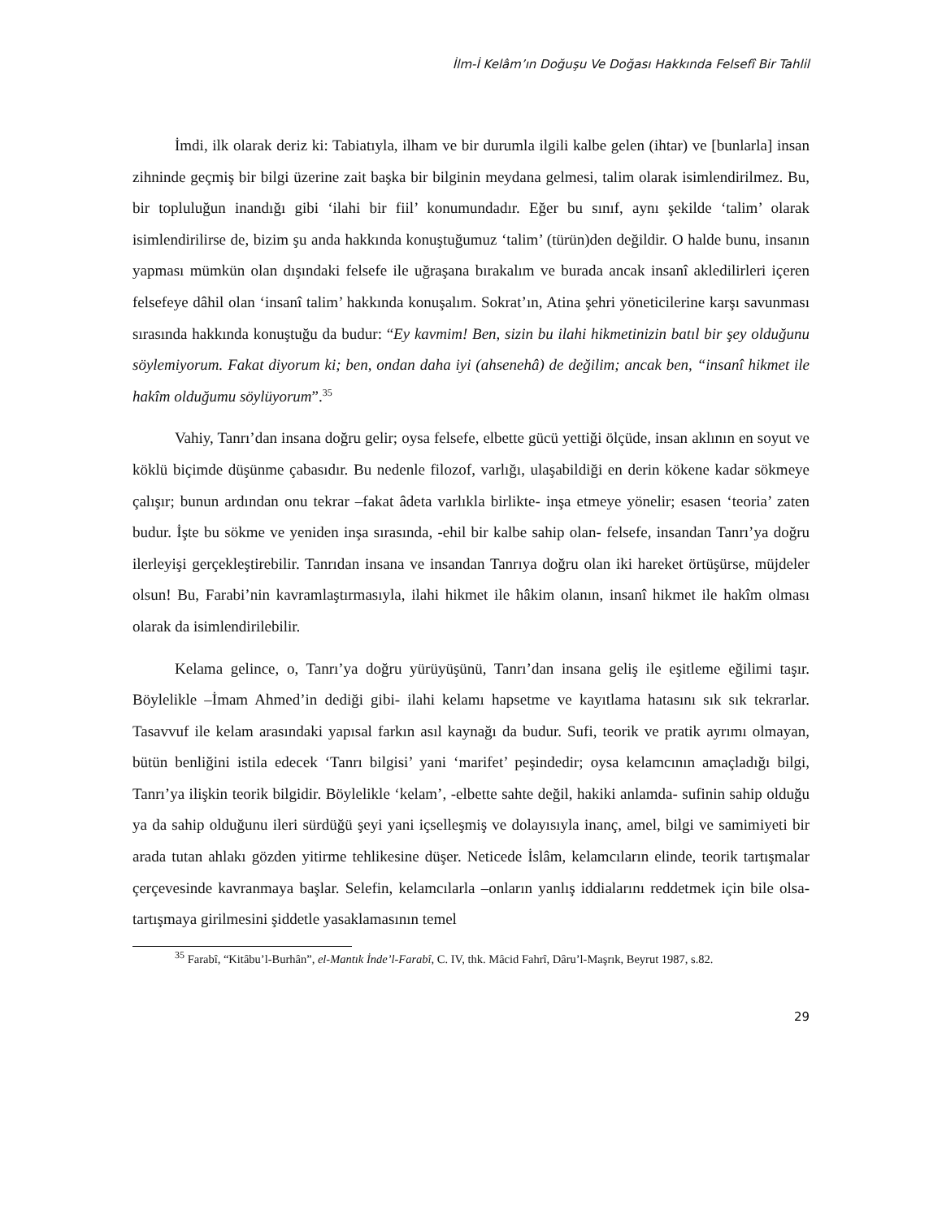İlm-İ Kelâm’ın Doğuşu Ve Doğası Hakkında Felsefî Bir Tahlil
İmdi, ilk olarak deriz ki: Tabiatıyla, ilham ve bir durumla ilgili kalbe gelen (ihtar) ve [bunlarla] insan zihninde geçmiş bir bilgi üzerine zait başka bir bilginin meydana gelmesi, talim olarak isimlendirilmez. Bu, bir topluluğun inandığı gibi ‘ilahi bir fiil’ konumundadır. Eğer bu sınıf, aynı şekilde ‘talim’ olarak isimlendirilirse de, bizim şu anda hakkında konuştuğumuz ‘talim’ (türün)den değildir. O halde bunu, insanın yapması mümkün olan dışındaki felsefe ile uğraşana bırakalım ve burada ancak insanî akledilirleri içeren felsefeye dâhil olan ‘insanî talim’ hakkında konuşalım. Sokrat’ın, Atina şehri yöneticilerine karşı savunması sırasında hakkında konuştuğu da budur: “Ey kavmim! Ben, sizin bu ilahi hikmetinizin batıl bir şey olduğunu söylemiyorum. Fakat diyorum ki; ben, ondan daha iyi (ahsenehâ) de değilim; ancak ben, “insanî hikmet ile hakîm olduğumu söylüyorum”.<sup>35</sup>
Vahiy, Tanrı’dan insana doğru gelir; oysa felsefe, elbette gücü yettiği ölçüde, insan aklının en soyut ve köklü biçimde düşünme çabasıdır. Bu nedenle filozof, varlığı, ulaşabildiği en derin kökene kadar sökmeye çalışır; bunun ardından onu tekrar –fakat âdeta varlıkla birlikte- inşa etmeye yönelir; esasen ‘teoria’ zaten budur. İşte bu sökme ve yeniden inşa sırasında, -ehil bir kalbe sahip olan- felsefe, insandan Tanrı’ya doğru ilerleyişi gerçekleştirebilir. Tanrıdan insana ve insandan Tanrıya doğru olan iki hareket örtüşürse, müjdeler olsun! Bu, Farabi’nin kavramlaştırmasıyla, ilahi hikmet ile hâkim olanın, insanî hikmet ile hakîm olması olarak da isimlendirilebilir.
Kelama gelince, o, Tanrı’ya doğru yürüyüşünü, Tanrı’dan insana geliş ile eşitleme eğilimi taşır. Böylelikle –İmam Ahmed’in dediği gibi- ilahi kelamı hapsetme ve kayıtlama hatasını sık sık tekrarlar. Tasavvuf ile kelam arasındaki yapısal farkın asıl kaynağı da budur. Sufi, teorik ve pratik ayrımı olmayan, bütün benliğini istila edecek ‘Tanrı bilgisi’ yani ‘marifet’ peşindedir; oysa kelamcının amaçladığı bilgi, Tanrı’ya ilişkin teorik bilgidir. Böylelikle ‘kelam’, -elbette sahte değil, hakiki anlamda- sufinin sahip olduğu ya da sahip olduğunu ileri sürdüğü şeyi yani içselleşmiş ve dolayısıyla inanç, amel, bilgi ve samimiyeti bir arada tutan ahlakı gözden yitirme tehlikesine düşer. Neticede İslâm, kelamcıların elinde, teorik tartışmalar çerçevesinde kavranmaya başlar. Selefin, kelamcılarla –onların yanlış iddialarını reddetmek için bile olsa- tartışmaya girilmesini şiddetle yasaklamasının temel
<sup>35</sup> Farabî, “Kitâbu’l-Burhân”, el-Mantık İnde’l-Farabî, C. IV, thk. Mâcid Fahrî, Dâru’l-Maşrık, Beyrut 1987, s.82.
29